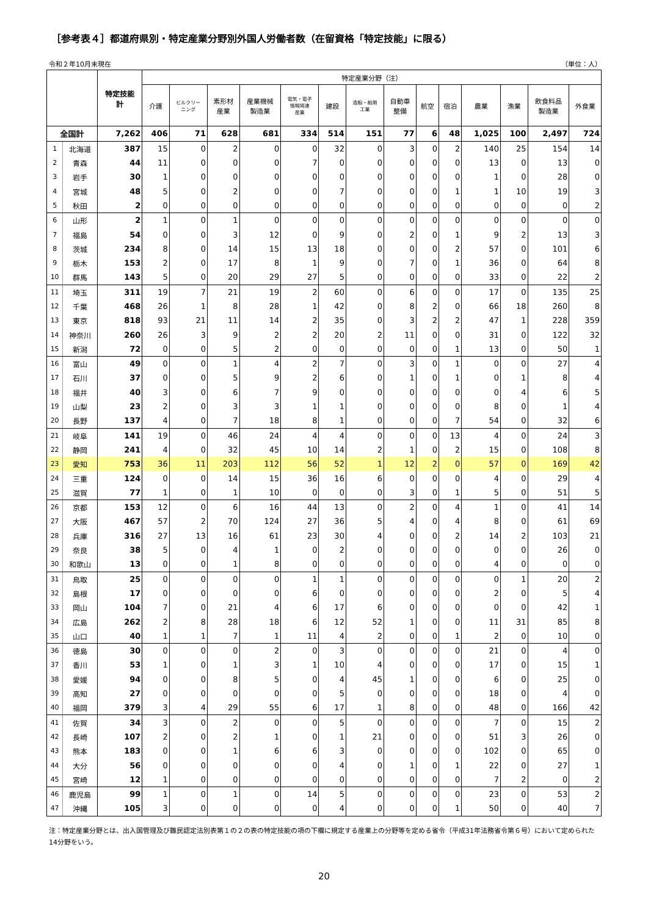［参考表４］都道府県別・特定産業分野別外国人労働者数（在留資格「特定技能」に限る）
令和２年10月末現在 （単位：人）
| | | 特定技能 計 | 特定産業分野（注） | | | | | | | | | | | | | |
| --- | --- | --- | --- | --- | --- | --- | --- | --- | --- | --- | --- | --- | --- | --- | --- | --- |
| | | | 介護 | ビルクリー ニング | 素形材 産業 | 産業機械 製造業 | 電気・電子 情報関連 産業 | 建設 | 造船・舶用 工業 | 自動車 整備 | 航空 | 宿泊 | 農業 | 漁業 | 飲食料品 製造業 | 外食業 |
| 全国計 | | 7,262 | 406 | 71 | 628 | 681 | 334 | 514 | 151 | 77 | 6 | 48 | 1,025 | 100 | 2,497 | 724 |
| 1 | 北海道 | 387 | 15 | 0 | 2 | 0 | 0 | 32 | 0 | 3 | 0 | 2 | 140 | 25 | 154 | 14 |
| 2 | 青森 | 44 | 11 | 0 | 0 | 0 | 7 | 0 | 0 | 0 | 0 | 0 | 13 | 0 | 13 | 0 |
| 3 | 岩手 | 30 | 1 | 0 | 0 | 0 | 0 | 0 | 0 | 0 | 0 | 0 | 1 | 0 | 28 | 0 |
| 4 | 宮城 | 48 | 5 | 0 | 2 | 0 | 0 | 7 | 0 | 0 | 0 | 1 | 1 | 10 | 19 | 3 |
| 5 | 秋田 | 2 | 0 | 0 | 0 | 0 | 0 | 0 | 0 | 0 | 0 | 0 | 0 | 0 | 0 | 2 |
| 6 | 山形 | 2 | 1 | 0 | 1 | 0 | 0 | 0 | 0 | 0 | 0 | 0 | 0 | 0 | 0 | 0 |
| 7 | 福島 | 54 | 0 | 0 | 3 | 12 | 0 | 9 | 0 | 2 | 0 | 1 | 9 | 2 | 13 | 3 |
| 8 | 茨城 | 234 | 8 | 0 | 14 | 15 | 13 | 18 | 0 | 0 | 0 | 2 | 57 | 0 | 101 | 6 |
| 9 | 栃木 | 153 | 2 | 0 | 17 | 8 | 1 | 9 | 0 | 7 | 0 | 1 | 36 | 0 | 64 | 8 |
| 10 | 群馬 | 143 | 5 | 0 | 20 | 29 | 27 | 5 | 0 | 0 | 0 | 0 | 33 | 0 | 22 | 2 |
| 11 | 埼玉 | 311 | 19 | 7 | 21 | 19 | 2 | 60 | 0 | 6 | 0 | 0 | 17 | 0 | 135 | 25 |
| 12 | 千葉 | 468 | 26 | 1 | 8 | 28 | 1 | 42 | 0 | 8 | 2 | 0 | 66 | 18 | 260 | 8 |
| 13 | 東京 | 818 | 93 | 21 | 11 | 14 | 2 | 35 | 0 | 3 | 2 | 2 | 47 | 1 | 228 | 359 |
| 14 | 神奈川 | 260 | 26 | 3 | 9 | 2 | 2 | 20 | 2 | 11 | 0 | 0 | 31 | 0 | 122 | 32 |
| 15 | 新潟 | 72 | 0 | 0 | 5 | 2 | 0 | 0 | 0 | 0 | 0 | 1 | 13 | 0 | 50 | 1 |
| 16 | 富山 | 49 | 0 | 0 | 1 | 4 | 2 | 7 | 0 | 3 | 0 | 1 | 0 | 0 | 27 | 4 |
| 17 | 石川 | 37 | 0 | 0 | 5 | 9 | 2 | 6 | 0 | 1 | 0 | 1 | 0 | 1 | 8 | 4 |
| 18 | 福井 | 40 | 3 | 0 | 6 | 7 | 9 | 0 | 0 | 0 | 0 | 0 | 0 | 4 | 6 | 5 |
| 19 | 山梨 | 23 | 2 | 0 | 3 | 3 | 1 | 1 | 0 | 0 | 0 | 0 | 8 | 0 | 1 | 4 |
| 20 | 長野 | 137 | 4 | 0 | 7 | 18 | 8 | 1 | 0 | 0 | 0 | 7 | 54 | 0 | 32 | 6 |
| 21 | 岐阜 | 141 | 19 | 0 | 46 | 24 | 4 | 4 | 0 | 0 | 0 | 13 | 4 | 0 | 24 | 3 |
| 22 | 静岡 | 241 | 4 | 0 | 32 | 45 | 10 | 14 | 2 | 1 | 0 | 2 | 15 | 0 | 108 | 8 |
| 23 | 愛知 | 753 | 36 | 11 | 203 | 112 | 56 | 52 | 1 | 12 | 2 | 0 | 57 | 0 | 169 | 42 |
| 24 | 三重 | 124 | 0 | 0 | 14 | 15 | 36 | 16 | 6 | 0 | 0 | 0 | 4 | 0 | 29 | 4 |
| 25 | 滋賀 | 77 | 1 | 0 | 1 | 10 | 0 | 0 | 0 | 3 | 0 | 1 | 5 | 0 | 51 | 5 |
| 26 | 京都 | 153 | 12 | 0 | 6 | 16 | 44 | 13 | 0 | 2 | 0 | 4 | 1 | 0 | 41 | 14 |
| 27 | 大阪 | 467 | 57 | 2 | 70 | 124 | 27 | 36 | 5 | 4 | 0 | 4 | 8 | 0 | 61 | 69 |
| 28 | 兵庫 | 316 | 27 | 13 | 16 | 61 | 23 | 30 | 4 | 0 | 0 | 2 | 14 | 2 | 103 | 21 |
| 29 | 奈良 | 38 | 5 | 0 | 4 | 1 | 0 | 2 | 0 | 0 | 0 | 0 | 0 | 0 | 26 | 0 |
| 30 | 和歌山 | 13 | 0 | 0 | 1 | 8 | 0 | 0 | 0 | 0 | 0 | 0 | 4 | 0 | 0 | 0 |
| 31 | 鳥取 | 25 | 0 | 0 | 0 | 0 | 1 | 1 | 0 | 0 | 0 | 0 | 0 | 1 | 20 | 2 |
| 32 | 島根 | 17 | 0 | 0 | 0 | 0 | 6 | 0 | 0 | 0 | 0 | 0 | 2 | 0 | 5 | 4 |
| 33 | 岡山 | 104 | 7 | 0 | 21 | 4 | 6 | 17 | 6 | 0 | 0 | 0 | 0 | 0 | 42 | 1 |
| 34 | 広島 | 262 | 2 | 8 | 28 | 18 | 6 | 12 | 52 | 1 | 0 | 0 | 11 | 31 | 85 | 8 |
| 35 | 山口 | 40 | 1 | 1 | 7 | 1 | 11 | 4 | 2 | 0 | 0 | 1 | 2 | 0 | 10 | 0 |
| 36 | 徳島 | 30 | 0 | 0 | 0 | 2 | 0 | 3 | 0 | 0 | 0 | 0 | 21 | 0 | 4 | 0 |
| 37 | 香川 | 53 | 1 | 0 | 1 | 3 | 1 | 10 | 4 | 0 | 0 | 0 | 17 | 0 | 15 | 1 |
| 38 | 愛媛 | 94 | 0 | 0 | 8 | 5 | 0 | 4 | 45 | 1 | 0 | 0 | 6 | 0 | 25 | 0 |
| 39 | 高知 | 27 | 0 | 0 | 0 | 0 | 0 | 5 | 0 | 0 | 0 | 0 | 18 | 0 | 4 | 0 |
| 40 | 福岡 | 379 | 3 | 4 | 29 | 55 | 6 | 17 | 1 | 8 | 0 | 0 | 48 | 0 | 166 | 42 |
| 41 | 佐賀 | 34 | 3 | 0 | 2 | 0 | 0 | 5 | 0 | 0 | 0 | 0 | 7 | 0 | 15 | 2 |
| 42 | 長崎 | 107 | 2 | 0 | 2 | 1 | 0 | 1 | 21 | 0 | 0 | 0 | 51 | 3 | 26 | 0 |
| 43 | 熊本 | 183 | 0 | 0 | 1 | 6 | 6 | 3 | 0 | 0 | 0 | 0 | 102 | 0 | 65 | 0 |
| 44 | 大分 | 56 | 0 | 0 | 0 | 0 | 0 | 4 | 0 | 1 | 0 | 1 | 22 | 0 | 27 | 1 |
| 45 | 宮崎 | 12 | 1 | 0 | 0 | 0 | 0 | 0 | 0 | 0 | 0 | 0 | 7 | 2 | 0 | 2 |
| 46 | 鹿児島 | 99 | 1 | 0 | 1 | 0 | 14 | 5 | 0 | 0 | 0 | 0 | 23 | 0 | 53 | 2 |
| 47 | 沖縄 | 105 | 3 | 0 | 0 | 0 | 0 | 4 | 0 | 0 | 0 | 1 | 50 | 0 | 40 | 7 |
注：特定産業分野とは、出入国管理及び難民認定法別表第１の２の表の特定技能の項の下欄に規定する産業上の分野等を定める省令（平成31年法務省令第６号）において定められた14分野をいう。
20